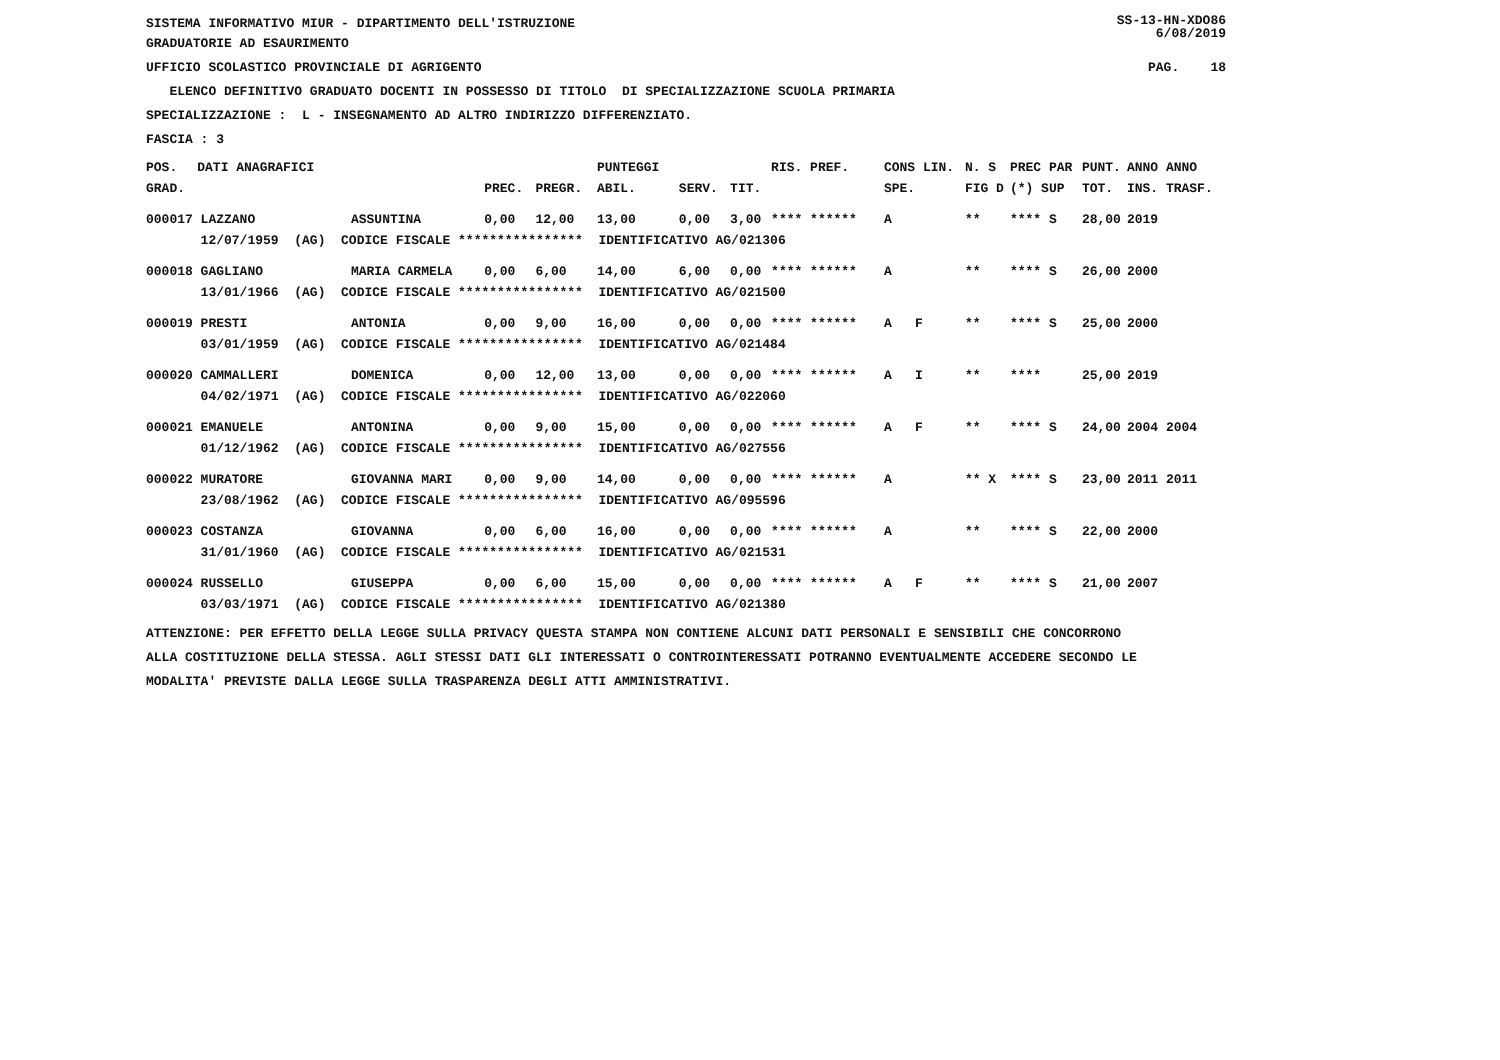SISTEMA INFORMATIVO MIUR - DIPARTIMENTO DELL'ISTRUZIONE GRADUATORIE AD ESAURIMENTO
SS-13-HN-XDO86 6/08/2019
UFFICIO SCOLASTICO PROVINCIALE DI AGRIGENTO
PAG. 18
ELENCO DEFINITIVO GRADUATO DOCENTI IN POSSESSO DI TITOLO DI SPECIALIZZAZIONE SCUOLA PRIMARIA
SPECIALIZZAZIONE : L - INSEGNAMENTO AD ALTRO INDIRIZZO DIFFERENZIATO.
FASCIA : 3
| POS. | DATI ANAGRAFICI | | | | PUNTEGGI | | | RIS. PREF. | CONS LIN. | N. S | PREC PAR | PUNT. | ANNO ANNO |
| --- | --- | --- | --- | --- | --- | --- | --- | --- | --- | --- | --- | --- | --- |
| GRAD. | | | PREC. | PREGR. | ABIL. | SERV. | TIT. | | SPE. | FIG D | (*) SUP | TOT. | INS. TRASF. |
| 000017 LAZZANO | | ASSUNTINA | 0,00 | 12,00 | 13,00 | 0,00 | 3,00 | **** ****** | A | ** | **** S | 28,00 | 2019 |
| 12/07/1959 (AG) CODICE FISCALE **************** IDENTIFICATIVO AG/021306 | | | | | | | | | | | | | |
| 000018 GAGLIANO | | MARIA CARMELA | 0,00 | 6,00 | 14,00 | 6,00 | 0,00 | **** ****** | A | ** | **** S | 26,00 | 2000 |
| 13/01/1966 (AG) CODICE FISCALE **************** IDENTIFICATIVO AG/021500 | | | | | | | | | | | | | |
| 000019 PRESTI | | ANTONIA | 0,00 | 9,00 | 16,00 | 0,00 | 0,00 | **** ****** | A F | ** | **** S | 25,00 | 2000 |
| 03/01/1959 (AG) CODICE FISCALE **************** IDENTIFICATIVO AG/021484 | | | | | | | | | | | | | |
| 000020 CAMMALLERI | | DOMENICA | 0,00 | 12,00 | 13,00 | 0,00 | 0,00 | **** ****** | A I | ** | **** | 25,00 | 2019 |
| 04/02/1971 (AG) CODICE FISCALE **************** IDENTIFICATIVO AG/022060 | | | | | | | | | | | | | |
| 000021 EMANUELE | | ANTONINA | 0,00 | 9,00 | 15,00 | 0,00 | 0,00 | **** ****** | A F | ** | **** S | 24,00 | 2004 2004 |
| 01/12/1962 (AG) CODICE FISCALE **************** IDENTIFICATIVO AG/027556 | | | | | | | | | | | | | |
| 000022 MURATORE | | GIOVANNA MARI | 0,00 | 9,00 | 14,00 | 0,00 | 0,00 | **** ****** | A | ** X | **** S | 23,00 | 2011 2011 |
| 23/08/1962 (AG) CODICE FISCALE **************** IDENTIFICATIVO AG/095596 | | | | | | | | | | | | | |
| 000023 COSTANZA | | GIOVANNA | 0,00 | 6,00 | 16,00 | 0,00 | 0,00 | **** ****** | A | ** | **** S | 22,00 | 2000 |
| 31/01/1960 (AG) CODICE FISCALE **************** IDENTIFICATIVO AG/021531 | | | | | | | | | | | | | |
| 000024 RUSSELLO | | GIUSEPPA | 0,00 | 6,00 | 15,00 | 0,00 | 0,00 | **** ****** | A F | ** | **** S | 21,00 | 2007 |
| 03/03/1971 (AG) CODICE FISCALE **************** IDENTIFICATIVO AG/021380 | | | | | | | | | | | | | |
ATTENZIONE: PER EFFETTO DELLA LEGGE SULLA PRIVACY QUESTA STAMPA NON CONTIENE ALCUNI DATI PERSONALI E SENSIBILI CHE CONCORRONO ALLA COSTITUZIONE DELLA STESSA. AGLI STESSI DATI GLI INTERESSATI O CONTROINTERESSATI POTRANNO EVENTUALMENTE ACCEDERE SECONDO LE MODALITA' PREVISTE DALLA LEGGE SULLA TRASPARENZA DEGLI ATTI AMMINISTRATIVI.